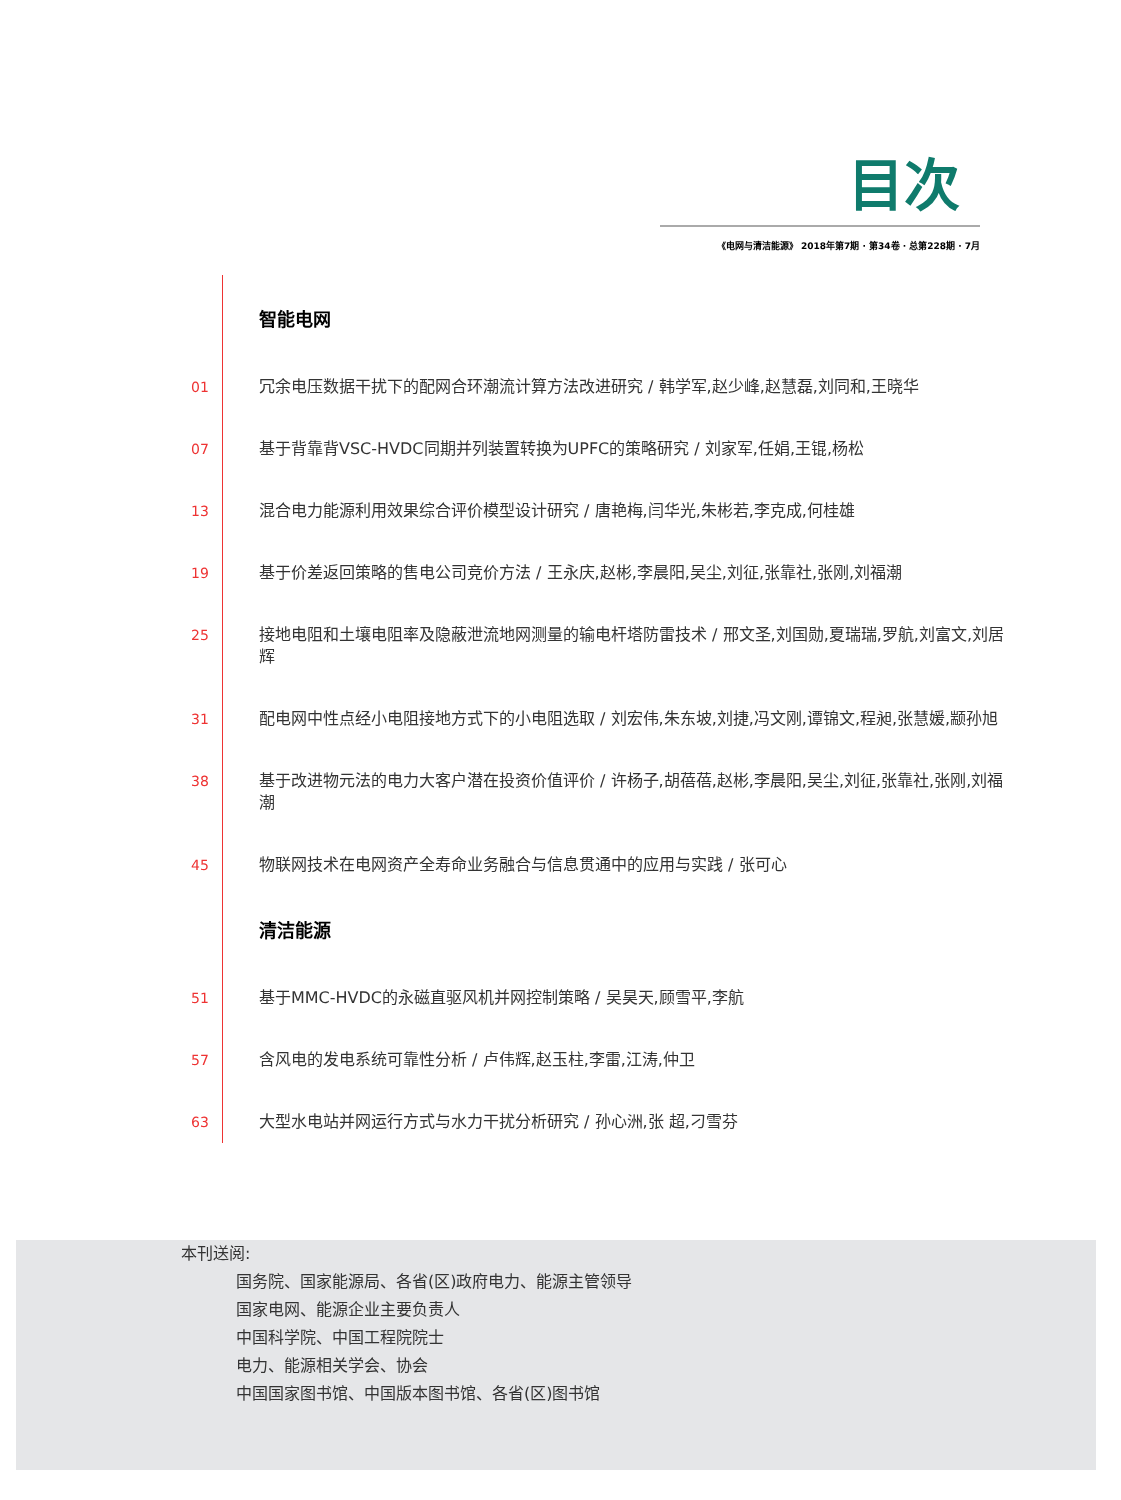目次
《电网与清洁能源》 2018年第7期 · 第34卷 · 总第228期 · 7月
智能电网
01 冗余电压数据干扰下的配网合环潮流计算方法改进研究 / 韩学军,赵少峰,赵慧磊,刘同和,王晓华
07 基于背靠背VSC-HVDC同期并列装置转换为UPFC的策略研究 / 刘家军,任娟,王锟,杨松
13 混合电力能源利用效果综合评价模型设计研究 / 唐艳梅,闫华光,朱彬若,李克成,何桂雄
19 基于价差返回策略的售电公司竞价方法 / 王永庆,赵彬,李晨阳,吴尘,刘征,张靠社,张刚,刘福潮
25 接地电阻和土壤电阻率及隐蔽泄流地网测量的输电杆塔防雷技术 / 邢文圣,刘国勋,夏瑞瑞,罗航,刘富文,刘居辉
31 配电网中性点经小电阻接地方式下的小电阻选取 / 刘宏伟,朱东坡,刘捷,冯文刚,谭锦文,程昶,张慧媛,颛孙旭
38 基于改进物元法的电力大客户潜在投资价值评价 / 许杨子,胡蓓蓓,赵彬,李晨阳,吴尘,刘征,张靠社,张刚,刘福潮
45 物联网技术在电网资产全寿命业务融合与信息贯通中的应用与实践 / 张可心
清洁能源
51 基于MMC-HVDC的永磁直驱风机并网控制策略 / 吴昊天,顾雪平,李航
57 含风电的发电系统可靠性分析 / 卢伟辉,赵玉柱,李雷,江涛,仲卫
63 大型水电站并网运行方式与水力干扰分析研究 / 孙心洲,张 超,刁雪芬
本刊送阅:
国务院、国家能源局、各省(区)政府电力、能源主管领导
国家电网、能源企业主要负责人
中国科学院、中国工程院院士
电力、能源相关学会、协会
中国国家图书馆、中国版本图书馆、各省(区)图书馆